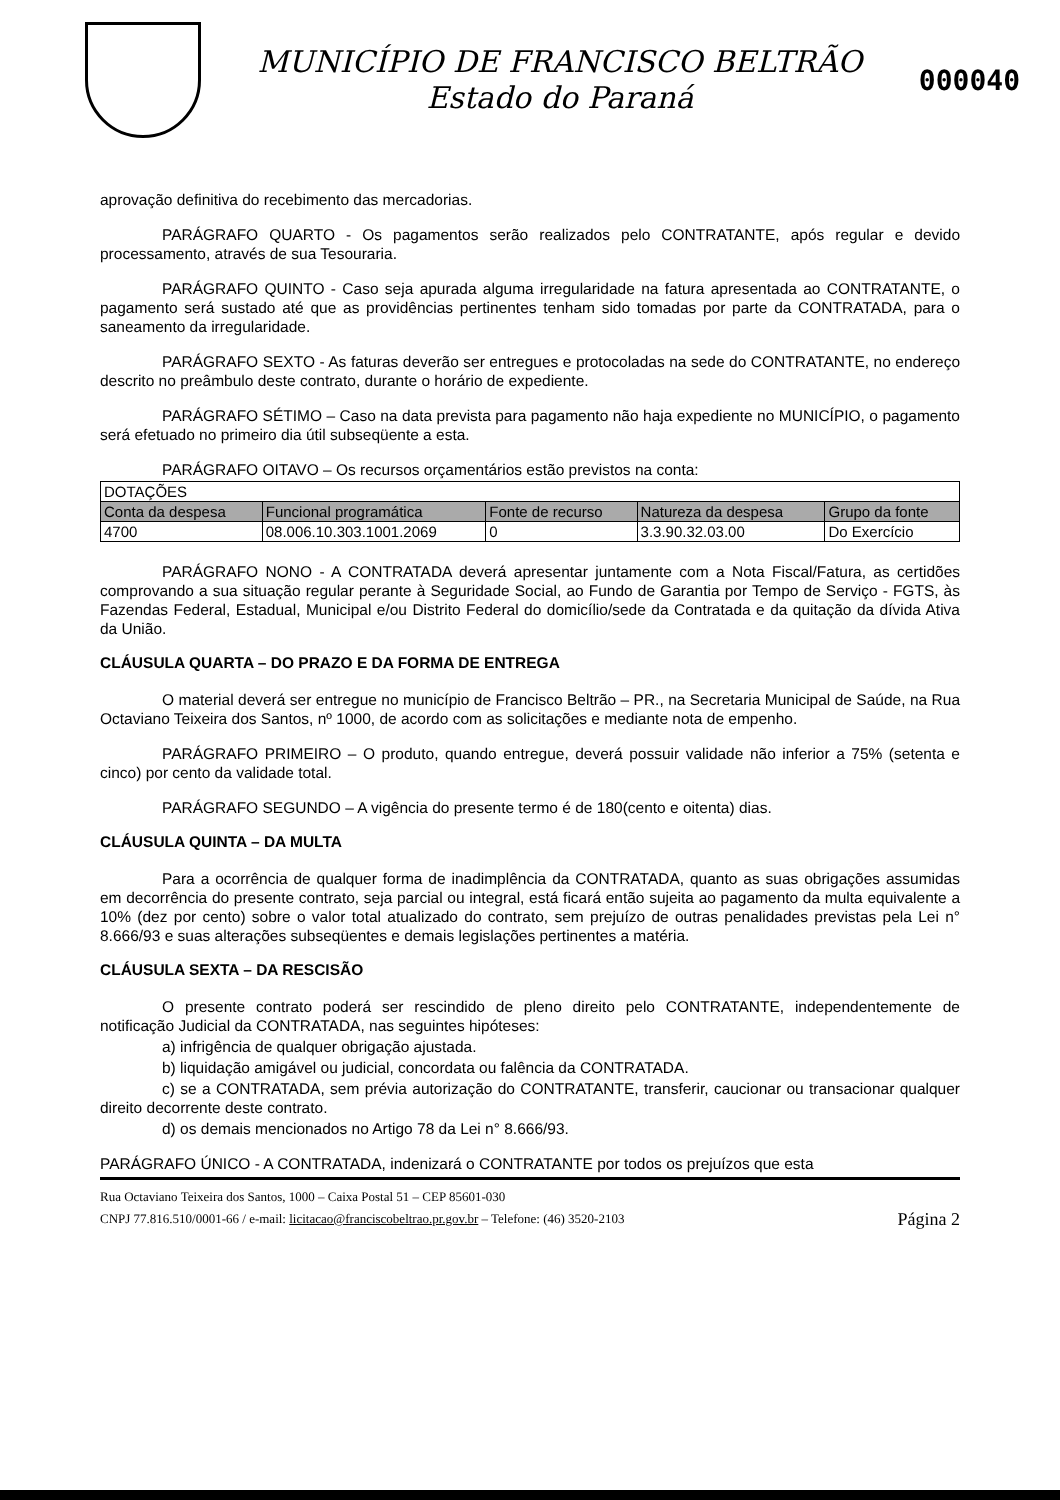MUNICÍPIO DE FRANCISCO BELTRÃO
Estado do Paraná
000040
aprovação definitiva do recebimento das mercadorias.
PARÁGRAFO QUARTO - Os pagamentos serão realizados pelo CONTRATANTE, após regular e devido processamento, através de sua Tesouraria.
PARÁGRAFO QUINTO - Caso seja apurada alguma irregularidade na fatura apresentada ao CONTRATANTE, o pagamento será sustado até que as providências pertinentes tenham sido tomadas por parte da CONTRATADA, para o saneamento da irregularidade.
PARÁGRAFO SEXTO - As faturas deverão ser entregues e protocoladas na sede do CONTRATANTE, no endereço descrito no preâmbulo deste contrato, durante o horário de expediente.
PARÁGRAFO SÉTIMO – Caso na data prevista para pagamento não haja expediente no MUNICÍPIO, o pagamento será efetuado no primeiro dia útil subseqüente a esta.
PARÁGRAFO OITAVO – Os recursos orçamentários estão previstos na conta:
| DOTAÇÕES | | | | |
| Conta da despesa | Funcional programática | Fonte de recurso | Natureza da despesa | Grupo da fonte |
| 4700 | 08.006.10.303.1001.2069 | 0 | 3.3.90.32.03.00 | Do Exercício |
PARÁGRAFO NONO - A CONTRATADA deverá apresentar juntamente com a Nota Fiscal/Fatura, as certidões comprovando a sua situação regular perante à Seguridade Social, ao Fundo de Garantia por Tempo de Serviço - FGTS, às Fazendas Federal, Estadual, Municipal e/ou Distrito Federal do domicílio/sede da Contratada e da quitação da dívida Ativa da União.
CLÁUSULA QUARTA – DO PRAZO E DA FORMA DE ENTREGA
O material deverá ser entregue no município de Francisco Beltrão – PR., na Secretaria Municipal de Saúde, na Rua Octaviano Teixeira dos Santos, nº 1000, de acordo com as solicitações e mediante nota de empenho.
PARÁGRAFO PRIMEIRO – O produto, quando entregue, deverá possuir validade não inferior a 75% (setenta e cinco) por cento da validade total.
PARÁGRAFO SEGUNDO – A vigência do presente termo é de 180(cento e oitenta) dias.
CLÁUSULA QUINTA – DA MULTA
Para a ocorrência de qualquer forma de inadimplência da CONTRATADA, quanto as suas obrigações assumidas em decorrência do presente contrato, seja parcial ou integral, está ficará então sujeita ao pagamento da multa equivalente a 10% (dez por cento) sobre o valor total atualizado do contrato, sem prejuízo de outras penalidades previstas pela Lei n° 8.666/93 e suas alterações subseqüentes e demais legislações pertinentes a matéria.
CLÁUSULA SEXTA – DA RESCISÃO
O presente contrato poderá ser rescindido de pleno direito pelo CONTRATANTE, independentemente de notificação Judicial da CONTRATADA, nas seguintes hipóteses:
a) infrigência de qualquer obrigação ajustada.
b) liquidação amigável ou judicial, concordata ou falência da CONTRATADA.
c) se a CONTRATADA, sem prévia autorização do CONTRATANTE, transferir, caucionar ou transacionar qualquer direito decorrente deste contrato.
d) os demais mencionados no Artigo 78 da Lei n° 8.666/93.
PARÁGRAFO ÚNICO - A CONTRATADA, indenizará o CONTRATANTE por todos os prejuízos que esta
Rua Octaviano Teixeira dos Santos, 1000 – Caixa Postal 51 – CEP 85601-030
CNPJ 77.816.510/0001-66 / e-mail: licitacao@franciscobeltrao.pr.gov.br – Telefone: (46) 3520-2103 Página 2